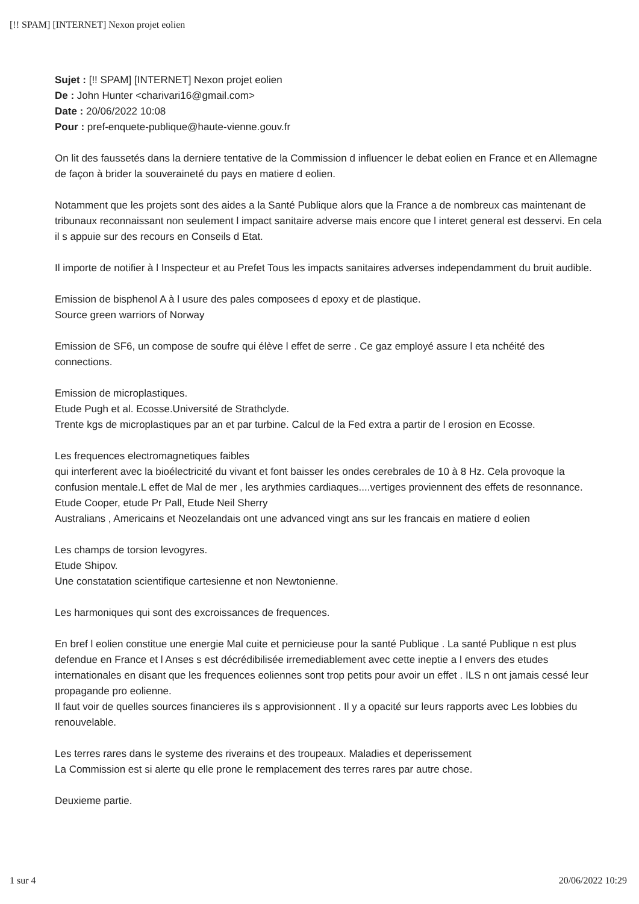[!! SPAM] [INTERNET] Nexon projet eolien
Sujet : [!! SPAM] [INTERNET] Nexon projet eolien
De : John Hunter <charivari16@gmail.com>
Date : 20/06/2022 10:08
Pour : pref-enquete-publique@haute-vienne.gouv.fr
On lit des faussetés dans la derniere tentative de la Commission d influencer le debat eolien en France et en Allemagne de façon à brider la souveraineté du pays en matiere d eolien.
Notamment que les projets sont des aides a la Santé Publique alors que la France a de nombreux cas maintenant de tribunaux reconnaissant non seulement l impact sanitaire adverse mais encore que l interet general est desservi. En cela il s appuie sur des recours en Conseils d Etat.
Il importe de notifier à l Inspecteur et au Prefet Tous les impacts sanitaires adverses independamment du bruit audible.
Emission de bisphenol A à l usure des pales composees d epoxy et de plastique.
Source green warriors of Norway
Emission de SF6, un compose de soufre qui élève l effet de serre . Ce gaz employé assure l eta nchéité des connections.
Emission de microplastiques.
Etude Pugh et al. Ecosse.Université de Strathclyde.
Trente kgs de microplastiques par an et par turbine. Calcul de la Fed extra a partir de l erosion en Ecosse.
Les frequences electromagnetiques faibles
qui interferent avec la bioélectricité du vivant et font baisser les ondes cerebrales de 10 à 8 Hz. Cela provoque la confusion mentale.L effet de Mal de mer , les arythmies cardiaques....vertiges proviennent des effets de resonnance.
Etude Cooper, etude Pr Pall, Etude Neil Sherry
Australians , Americains et Neozelandais ont une advanced vingt ans sur les francais en matiere d eolien
Les champs de torsion levogyres.
Etude Shipov.
Une constatation scientifique cartesienne et non Newtonienne.
Les harmoniques qui sont des excroissances de frequences.
En bref l eolien constitue une energie Mal cuite et pernicieuse pour la santé Publique . La santé Publique n est plus defendue en France et l Anses s est décrédibilisée irremediablement avec cette ineptie a l envers des etudes internationales en disant que les frequences eoliennes sont trop petits pour avoir un effet . ILS n ont jamais cessé leur propagande pro eolienne.
Il faut voir de quelles sources financieres ils s approvisionnent . Il y a opacité sur leurs rapports avec Les lobbies du renouvelable.
Les terres rares dans le systeme des riverains et des troupeaux. Maladies et deperissement
La Commission est si alerte qu elle prone le remplacement des terres rares par autre chose.
Deuxieme partie.
1 sur 4 20/06/2022 10:29